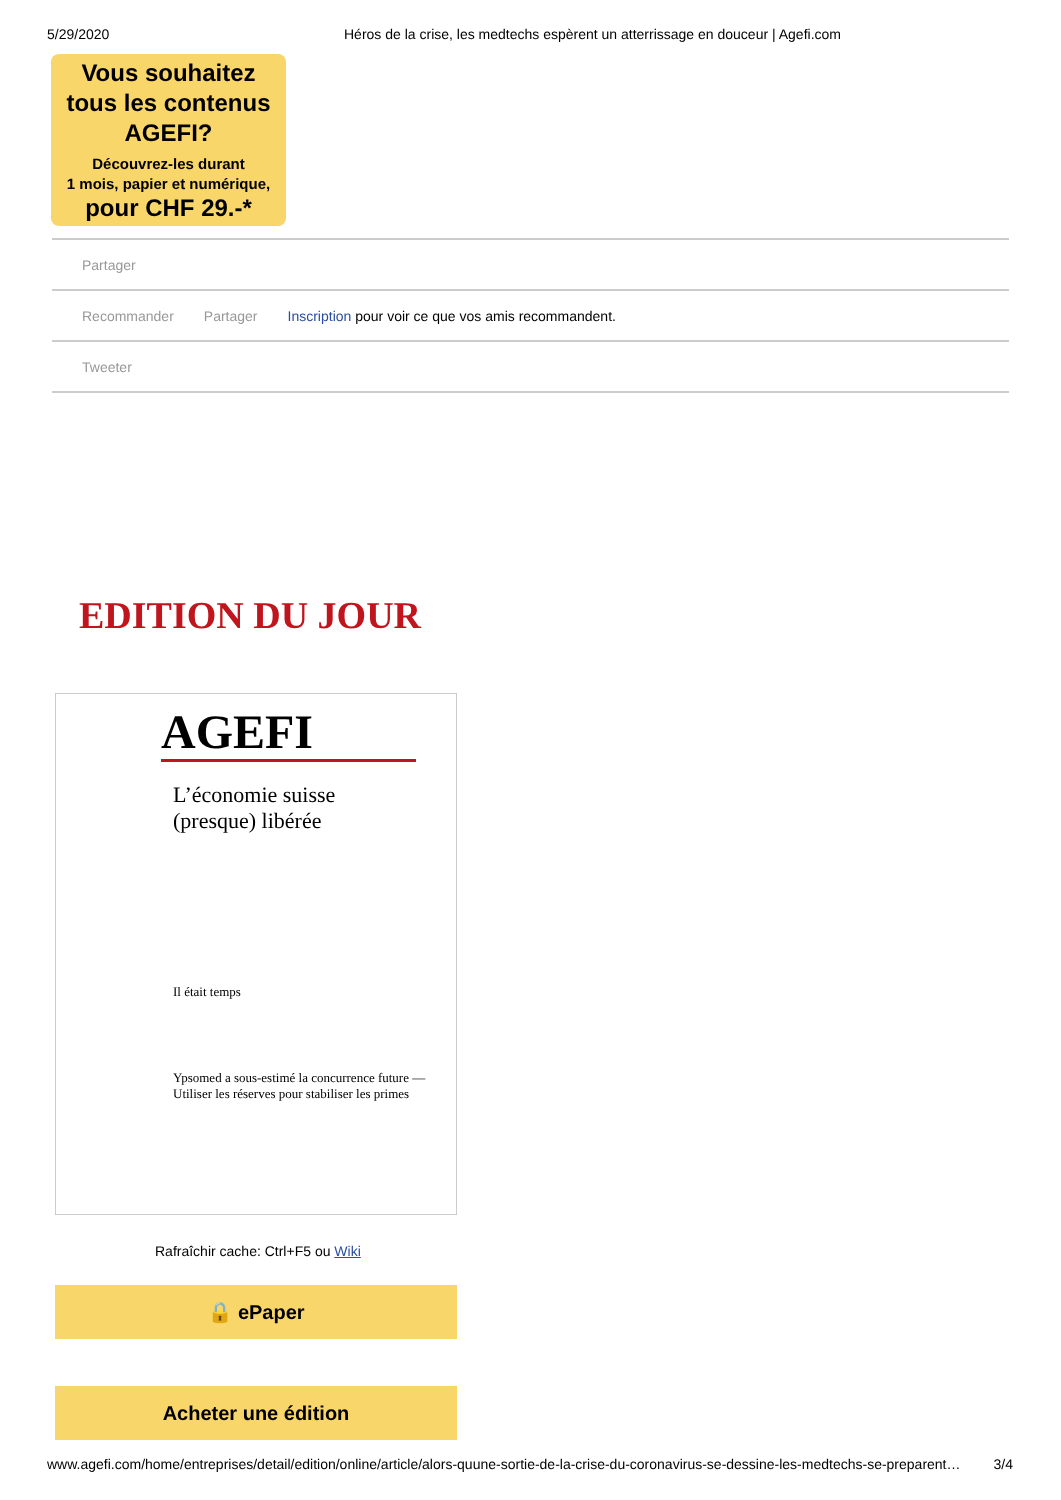5/29/2020 Héros de la crise, les medtechs espèrent un atterrissage en douceur | Agefi.com
Vous souhaitez
tous les contenus
AGEFI?
Découvrez-les durant
1 mois, papier et numérique,
pour CHF 29.-*
Partager
Recommander Partager Inscription pour voir ce que vos amis recommandent.
Tweeter
EDITION DU JOUR
AGEFI
L’économie suisse
(presque) libérée
Il était temps
Ypsomed a sous-estimé la concurrence future — Utiliser les réserves pour stabiliser les primes
Rafraîchir cache: Ctrl+F5 ou Wiki
🔒 ePaper
Acheter une édition
www.agefi.com/home/entreprises/detail/edition/online/article/alors-quune-sortie-de-la-crise-du-coronavirus-se-dessine-les-medtechs-se-preparent… 3/4